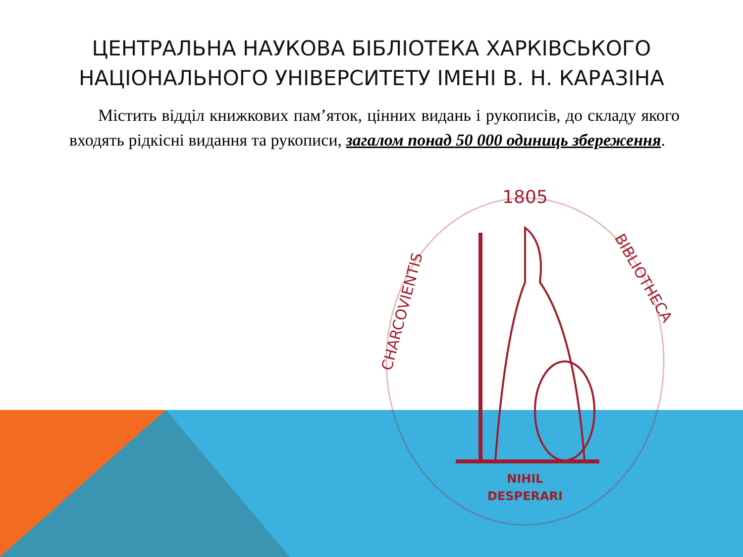ЦЕНТРАЛЬНА НАУКОВА БІБЛІОТЕКА ХАРКІВСЬКОГО НАЦІОНАЛЬНОГО УНІВЕРСИТЕТУ ІМЕНІ В. Н. КАРАЗІНА
Містить відділ книжкових пам’яток, цінних видань і рукописів, до складу якого входять рідкісні видання та рукописи, загалом понад 50 000 одиниць збереження.
1805
NIHIL
DESPERARI
CHARCOVIENTIS
BIBLIOTHECA